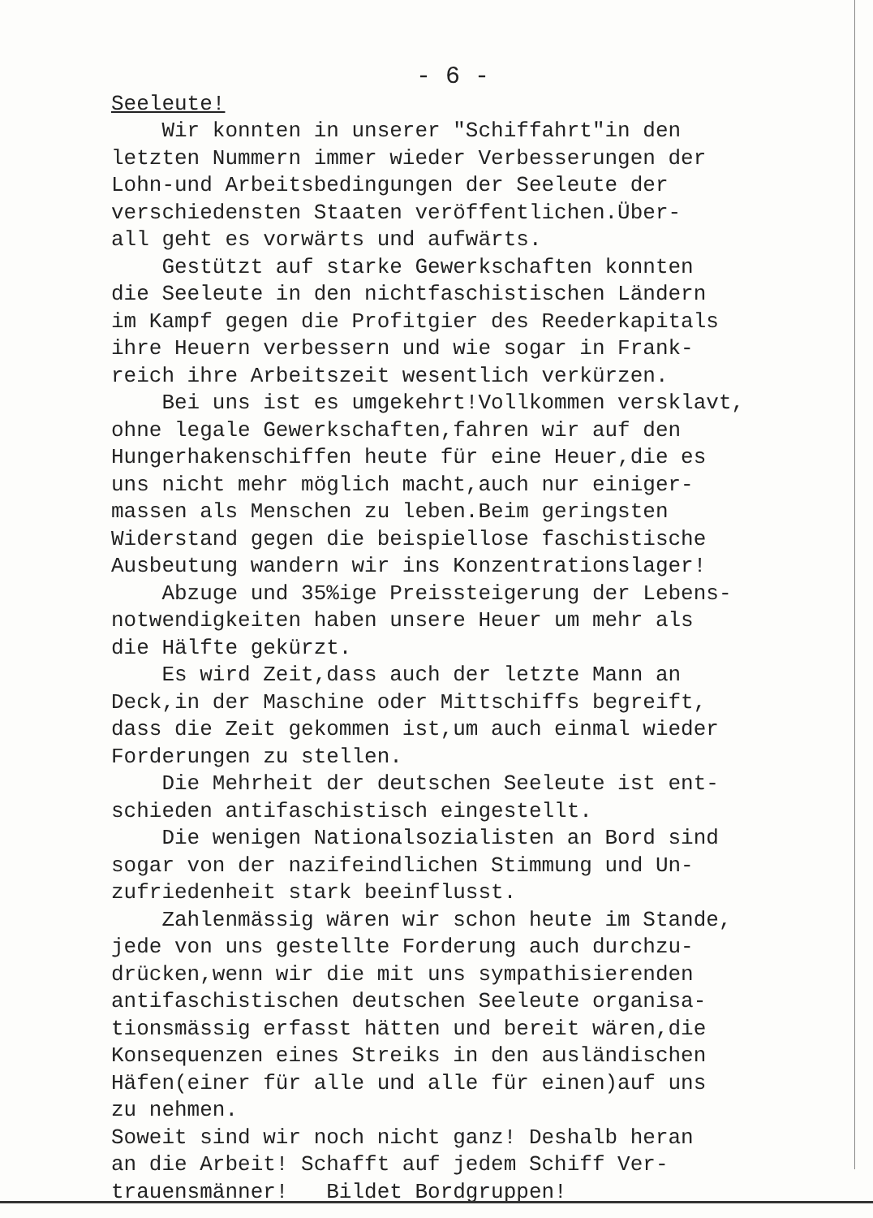- 6 -
Seeleute! Wir konnten in unserer "Schiffahrt"in den letzten Nummern immer wieder Verbesserungen der Lohn-und Arbeitsbedingungen der Seeleute der verschiedensten Staaten veröffentlichen.Über- all geht es vorwärts und aufwärts. Gestützt auf starke Gewerkschaften konnten die Seeleute in den nichtfaschistischen Ländern im Kampf gegen die Profitgier des Reederkapitals ihre Heuern verbessern und wie sogar in Frank- reich ihre Arbeitszeit wesentlich verkürzen. Bei uns ist es umgekehrt!Vollkommen versklavt, ohne legale Gewerkschaften,fahren wir auf den Hungerhakenschiffen heute für eine Heuer,die es uns nicht mehr möglich macht,auch nur einiger- massen als Menschen zu leben.Beim geringsten Widerstand gegen die beispiellose faschistische Ausbeutung wandern wir ins Konzentrationslager! Abzuge und 35%ige Preissteigerung der Lebens- notwendigkeiten haben unsere Heuer um mehr als die Hälfte gekürzt. Es wird Zeit,dass auch der letzte Mann an Deck,in der Maschine oder Mittschiffs begreift, dass die Zeit gekommen ist,um auch einmal wieder Forderungen zu stellen. Die Mehrheit der deutschen Seeleute ist ent- schieden antifaschistisch eingestellt. Die wenigen Nationalsozialisten an Bord sind sogar von der nazifeindlichen Stimmung und Un- zufriedenheit stark beeinflusst. Zahlenmässig wären wir schon heute im Stande, jede von uns gestellte Forderung auch durchzu- drücken,wenn wir die mit uns sympathisierenden antifaschistischen deutschen Seeleute organisa- tionsmässig erfasst hätten und bereit wären,die Konsequenzen eines Streiks in den ausländischen Häfen(einer für alle und alle für einen)auf uns zu nehmen. Soweit sind wir noch nicht ganz! Deshalb heran an die Arbeit! Schafft auf jedem Schiff Ver- trauensmänner! Bildet Bordgruppen!